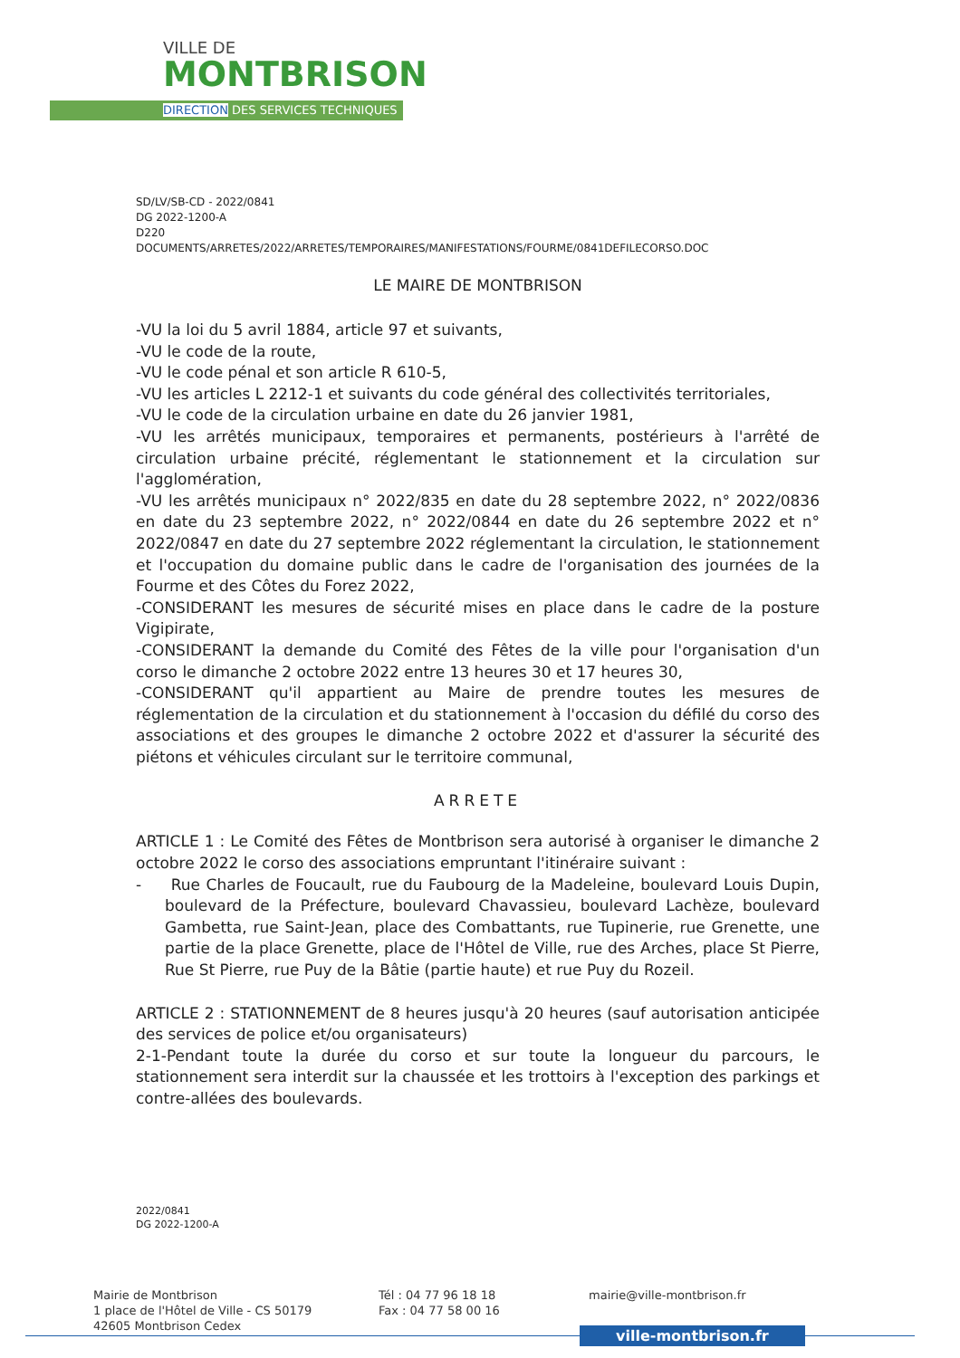VILLE DE
MONTBRISON
DIRECTION DES SERVICES TECHNIQUES
SD/LV/SB-CD - 2022/0841
DG 2022-1200-A
D220
DOCUMENTS/ARRETES/2022/ARRETES/TEMPORAIRES/MANIFESTATIONS/FOURME/0841DEFILECORSO.DOC
LE MAIRE DE MONTBRISON
-VU la loi du 5 avril 1884, article 97 et suivants,
-VU le code de la route,
-VU le code pénal et son article R 610-5,
-VU les articles L 2212-1 et suivants du code général des collectivités territoriales,
-VU le code de la circulation urbaine en date du 26 janvier 1981,
-VU les arrêtés municipaux, temporaires et permanents, postérieurs à l'arrêté de circulation urbaine précité, réglementant le stationnement et la circulation sur l'agglomération,
-VU les arrêtés municipaux n° 2022/835 en date du 28 septembre 2022, n° 2022/0836 en date du 23 septembre 2022, n° 2022/0844 en date du 26 septembre 2022 et n° 2022/0847 en date du 27 septembre 2022 réglementant la circulation, le stationnement et l'occupation du domaine public dans le cadre de l'organisation des journées de la Fourme et des Côtes du Forez 2022,
-CONSIDERANT les mesures de sécurité mises en place dans le cadre de la posture Vigipirate,
-CONSIDERANT la demande du Comité des Fêtes de la ville pour l'organisation d'un corso le dimanche 2 octobre 2022 entre 13 heures 30 et 17 heures 30,
-CONSIDERANT qu'il appartient au Maire de prendre toutes les mesures de réglementation de la circulation et du stationnement à l'occasion du défilé du corso des associations et des groupes le dimanche 2 octobre 2022 et d'assurer la sécurité des piétons et véhicules circulant sur le territoire communal,
ARRETE
ARTICLE 1 : Le Comité des Fêtes de Montbrison sera autorisé à organiser le dimanche 2 octobre 2022 le corso des associations empruntant l'itinéraire suivant :
- Rue Charles de Foucault, rue du Faubourg de la Madeleine, boulevard Louis Dupin, boulevard de la Préfecture, boulevard Chavassieu, boulevard Lachèze, boulevard Gambetta, rue Saint-Jean, place des Combattants, rue Tupinerie, rue Grenette, une partie de la place Grenette, place de l'Hôtel de Ville, rue des Arches, place St Pierre, Rue St Pierre, rue Puy de la Bâtie (partie haute) et rue Puy du Rozeil.
ARTICLE 2 : STATIONNEMENT de 8 heures jusqu'à 20 heures (sauf autorisation anticipée des services de police et/ou organisateurs)
2-1-Pendant toute la durée du corso et sur toute la longueur du parcours, le stationnement sera interdit sur la chaussée et les trottoirs à l'exception des parkings et contre-allées des boulevards.
2022/0841
DG 2022-1200-A
Mairie de Montbrison
1 place de l'Hôtel de Ville - CS 50179
42605 Montbrison Cedex
Tél : 04 77 96 18 18
Fax : 04 77 58 00 16
mairie@ville-montbrison.fr
ville-montbrison.fr